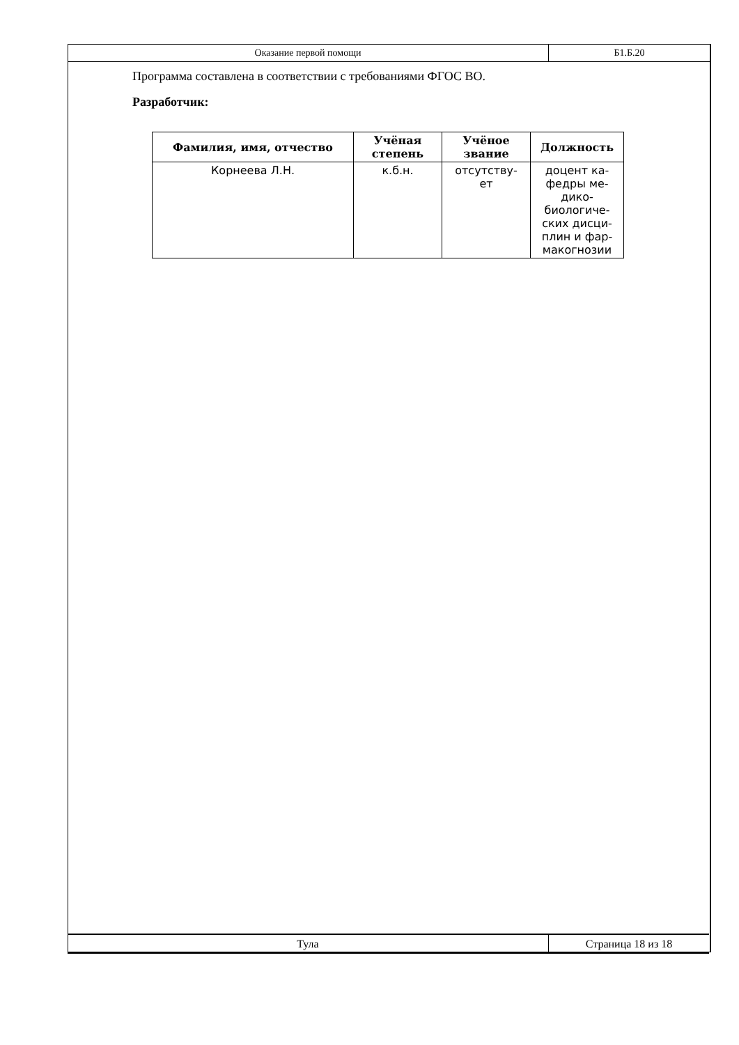Оказание первой помощи Б1.Б.20
Программа составлена в соответствии с требованиями ФГОС ВО.
Разработчик:
| Фамилия, имя, отчество | Учёная степень | Учёное звание | Должность |
| --- | --- | --- | --- |
| Корнеева Л.Н. | к.б.н. | отсутству- ет | доцент ка- федры ме- дико- биологиче- ских дисци- плин и фар- макогнозии |
Тула Страница 18 из 18